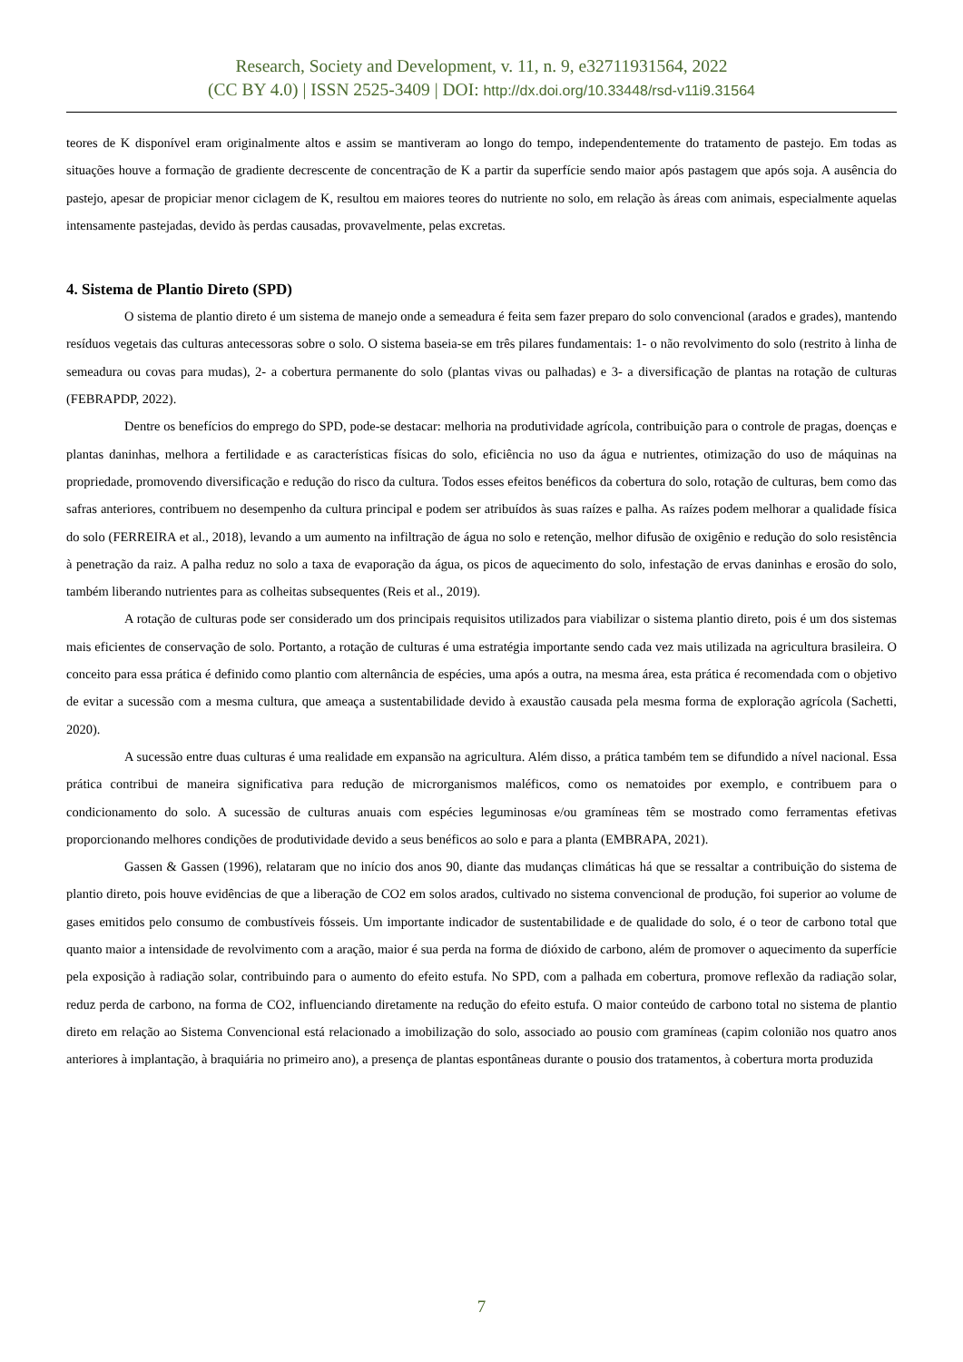Research, Society and Development, v. 11, n. 9, e32711931564, 2022
(CC BY 4.0) | ISSN 2525-3409 | DOI: http://dx.doi.org/10.33448/rsd-v11i9.31564
teores de K disponível eram originalmente altos e assim se mantiveram ao longo do tempo, independentemente do tratamento de pastejo. Em todas as situações houve a formação de gradiente decrescente de concentração de K a partir da superfície sendo maior após pastagem que após soja. A ausência do pastejo, apesar de propiciar menor ciclagem de K, resultou em maiores teores do nutriente no solo, em relação às áreas com animais, especialmente aquelas intensamente pastejadas, devido às perdas causadas, provavelmente, pelas excretas.
4. Sistema de Plantio Direto (SPD)
O sistema de plantio direto é um sistema de manejo onde a semeadura é feita sem fazer preparo do solo convencional (arados e grades), mantendo resíduos vegetais das culturas antecessoras sobre o solo. O sistema baseia-se em três pilares fundamentais: 1- o não revolvimento do solo (restrito à linha de semeadura ou covas para mudas), 2- a cobertura permanente do solo (plantas vivas ou palhadas) e 3- a diversificação de plantas na rotação de culturas (FEBRAPDP, 2022).
Dentre os benefícios do emprego do SPD, pode-se destacar: melhoria na produtividade agrícola, contribuição para o controle de pragas, doenças e plantas daninhas, melhora a fertilidade e as características físicas do solo, eficiência no uso da água e nutrientes, otimização do uso de máquinas na propriedade, promovendo diversificação e redução do risco da cultura. Todos esses efeitos benéficos da cobertura do solo, rotação de culturas, bem como das safras anteriores, contribuem no desempenho da cultura principal e podem ser atribuídos às suas raízes e palha. As raízes podem melhorar a qualidade física do solo (FERREIRA et al., 2018), levando a um aumento na infiltração de água no solo e retenção, melhor difusão de oxigênio e redução do solo resistência à penetração da raiz. A palha reduz no solo a taxa de evaporação da água, os picos de aquecimento do solo, infestação de ervas daninhas e erosão do solo, também liberando nutrientes para as colheitas subsequentes (Reis et al., 2019).
A rotação de culturas pode ser considerado um dos principais requisitos utilizados para viabilizar o sistema plantio direto, pois é um dos sistemas mais eficientes de conservação de solo. Portanto, a rotação de culturas é uma estratégia importante sendo cada vez mais utilizada na agricultura brasileira. O conceito para essa prática é definido como plantio com alternância de espécies, uma após a outra, na mesma área, esta prática é recomendada com o objetivo de evitar a sucessão com a mesma cultura, que ameaça a sustentabilidade devido à exaustão causada pela mesma forma de exploração agrícola (Sachetti, 2020).
A sucessão entre duas culturas é uma realidade em expansão na agricultura. Além disso, a prática também tem se difundido a nível nacional. Essa prática contribui de maneira significativa para redução de microrganismos maléficos, como os nematoides por exemplo, e contribuem para o condicionamento do solo. A sucessão de culturas anuais com espécies leguminosas e/ou gramíneas têm se mostrado como ferramentas efetivas proporcionando melhores condições de produtividade devido a seus benéficos ao solo e para a planta (EMBRAPA, 2021).
Gassen & Gassen (1996), relataram que no início dos anos 90, diante das mudanças climáticas há que se ressaltar a contribuição do sistema de plantio direto, pois houve evidências de que a liberação de CO2 em solos arados, cultivado no sistema convencional de produção, foi superior ao volume de gases emitidos pelo consumo de combustíveis fósseis. Um importante indicador de sustentabilidade e de qualidade do solo, é o teor de carbono total que quanto maior a intensidade de revolvimento com a aração, maior é sua perda na forma de dióxido de carbono, além de promover o aquecimento da superfície pela exposição à radiação solar, contribuindo para o aumento do efeito estufa. No SPD, com a palhada em cobertura, promove reflexão da radiação solar, reduz perda de carbono, na forma de CO2, influenciando diretamente na redução do efeito estufa. O maior conteúdo de carbono total no sistema de plantio direto em relação ao Sistema Convencional está relacionado a imobilização do solo, associado ao pousio com gramíneas (capim colonião nos quatro anos anteriores à implantação, à braquiária no primeiro ano), a presença de plantas espontâneas durante o pousio dos tratamentos, à cobertura morta produzida
7